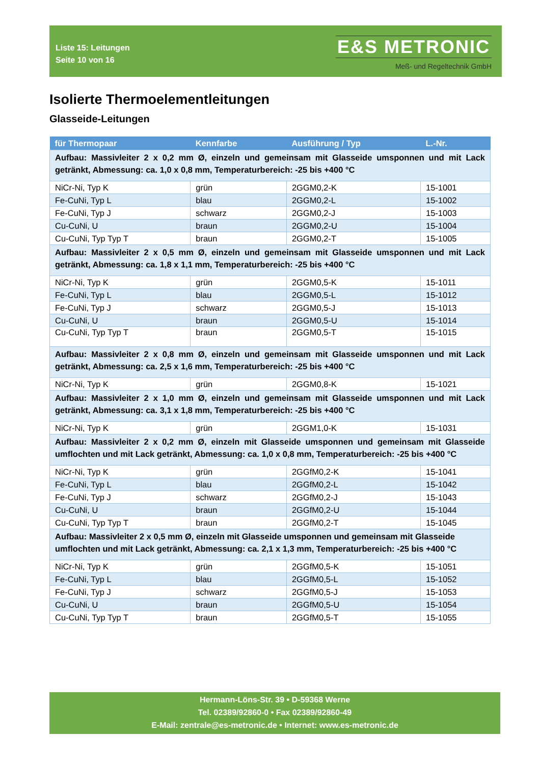Liste 15: Leitungen
Seite 10 von 16
E&S METRONIC
Meß- und Regeltechnik GmbH
Isolierte Thermoelementleitungen
Glasseide-Leitungen
| für Thermopaar | Kennfarbe | Ausführung / Typ | L.-Nr. |
| --- | --- | --- | --- |
| Aufbau: Massivleiter 2 x 0,2 mm Ø, einzeln und gemeinsam mit Glasseide umsponnen und mit Lack getränkt, Abmessung: ca. 1,0 x 0,8 mm, Temperaturbereich: -25 bis +400 °C | | | |
| NiCr-Ni, Typ K | grün | 2GGM0,2-K | 15-1001 |
| Fe-CuNi, Typ L | blau | 2GGM0,2-L | 15-1002 |
| Fe-CuNi, Typ J | schwarz | 2GGM0,2-J | 15-1003 |
| Cu-CuNi, U | braun | 2GGM0,2-U | 15-1004 |
| Cu-CuNi, Typ Typ T | braun | 2GGM0,2-T | 15-1005 |
| Aufbau: Massivleiter 2 x 0,5 mm Ø, einzeln und gemeinsam mit Glasseide umsponnen und mit Lack getränkt, Abmessung: ca. 1,8 x 1,1 mm, Temperaturbereich: -25 bis +400 °C | | | |
| NiCr-Ni, Typ K | grün | 2GGM0,5-K | 15-1011 |
| Fe-CuNi, Typ L | blau | 2GGM0,5-L | 15-1012 |
| Fe-CuNi, Typ J | schwarz | 2GGM0,5-J | 15-1013 |
| Cu-CuNi, U | braun | 2GGM0,5-U | 15-1014 |
| Cu-CuNi, Typ Typ T | braun | 2GGM0,5-T | 15-1015 |
| Aufbau: Massivleiter 2 x 0,8 mm Ø, einzeln und gemeinsam mit Glasseide umsponnen und mit Lack getränkt, Abmessung: ca. 2,5 x 1,6 mm, Temperaturbereich: -25 bis +400 °C | | | |
| NiCr-Ni, Typ K | grün | 2GGM0,8-K | 15-1021 |
| Aufbau: Massivleiter 2 x 1,0 mm Ø, einzeln und gemeinsam mit Glasseide umsponnen und mit Lack getränkt, Abmessung: ca. 3,1 x 1,8 mm, Temperaturbereich: -25 bis +400 °C | | | |
| NiCr-Ni, Typ K | grün | 2GGM1,0-K | 15-1031 |
| Aufbau: Massivleiter 2 x 0,2 mm Ø, einzeln mit Glasseide umsponnen und gemeinsam mit Glasseide umflochten und mit Lack getränkt, Abmessung: ca. 1,0 x 0,8 mm, Temperaturbereich: -25 bis +400 °C | | | |
| NiCr-Ni, Typ K | grün | 2GGfM0,2-K | 15-1041 |
| Fe-CuNi, Typ L | blau | 2GGfM0,2-L | 15-1042 |
| Fe-CuNi, Typ J | schwarz | 2GGfM0,2-J | 15-1043 |
| Cu-CuNi, U | braun | 2GGfM0,2-U | 15-1044 |
| Cu-CuNi, Typ Typ T | braun | 2GGfM0,2-T | 15-1045 |
| Aufbau: Massivleiter 2 x 0,5 mm Ø, einzeln mit Glasseide umsponnen und gemeinsam mit Glasseide umflochten und mit Lack getränkt, Abmessung: ca. 2,1 x 1,3 mm, Temperaturbereich: -25 bis +400 °C | | | |
| NiCr-Ni, Typ K | grün | 2GGfM0,5-K | 15-1051 |
| Fe-CuNi, Typ L | blau | 2GGfM0,5-L | 15-1052 |
| Fe-CuNi, Typ J | schwarz | 2GGfM0,5-J | 15-1053 |
| Cu-CuNi, U | braun | 2GGfM0,5-U | 15-1054 |
| Cu-CuNi, Typ Typ T | braun | 2GGfM0,5-T | 15-1055 |
Hermann-Löns-Str. 39 • D-59368 Werne
Tel. 02389/92860-0 • Fax 02389/92860-49
E-Mail: zentrale@es-metronic.de • Internet: www.es-metronic.de